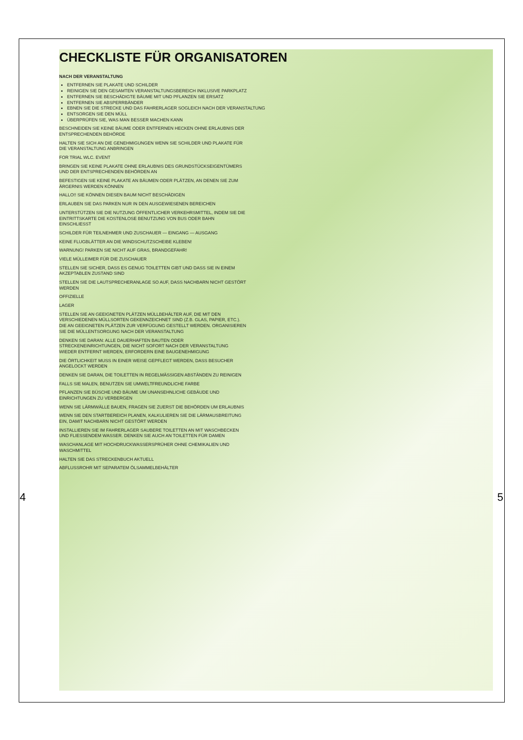CHECKLISTE FÜR ORGANISATOREN
NACH DER VERANSTALTUNG
ENTFERNEN SIE PLAKATE UND SCHILDER
REINIGEN SIE DEN GESAMTEN VERANSTALTUNGSBEREICH INKLUSIVE PARKPLATZ
ENTFERNEN SIE BESCHÄDIGTE BÄUME MIT UND PFLANZEN SIE ERSATZ
ENTFERNEN SIE ABSPERRBÄNDER
EBNEN SIE DIE STRECKE UND DAS FAHRERLAGER SOGLEICH NACH DER VERANSTALTUNG
ENTSORGEN SIE DEN MÜLL
ÜBERPRÜFEN SIE, WAS MAN BESSER MACHEN KANN
BESCHNEIDEN SIE KEINE BÄUME ODER ENTFERNEN HECKEN OHNE ERLAUBNIS DER ENTSPRECHENDEN BEHÖRDE
HALTEN SIE SICH AN DIE GENEHMIGUNGEN WENN SIE SCHILDER UND PLAKATE FÜR DIE VERANSTALTUNG ANBRINGEN
FOR TRIAL WLC. EVENT
BRINGEN SIE KEINE PLAKATE OHNE ERLAUBNIS DES GRUNDSTÜCKSEIGENTÜMERS UND DER ENTSPRECHENDEN BEHÖRDEN AN
BEFESTIGEN SIE KEINE PLAKATE AN BÄUMEN ODER PLÄTZEN, AN DENEN SIE ZUM ÄRGERNIS WERDEN KÖNNEN
HALLO!! SIE KÖNNEN DIESEN BAUM NICHT BESCHÄDIGEN
ERLAUBEN SIE DAS PARKEN NUR IN DEN AUSGEWIESENEN BEREICHEN
UNTERSTÜTZEN SIE DIE NUTZUNG ÖFFENTLICHER VERKEHRSMITTEL, INDEM SIE DIE EINTRITTSKARTE DIE KOSTENLOSE BENUTZUNG VON BUS ODER BAHN EINSCHLIESST
SCHILDER FÜR TEILNEHMER UND ZUSCHAUER — EINGANG — AUSGANG
KEINE FLUGBLÄTTER AN DIE WINDSCHUTZSCHEIBE KLEBEN!
WARNUNG! PARKEN SIE NICHT AUF GRAS, BRANDGEFAHR!
VIELE MÜLLEIMER FÜR DIE ZUSCHAUER
STELLEN SIE SICHER, DASS ES GENUG TOILETTEN GIBT UND DASS SIE IN EINEM AKZEPTABLEN ZUSTAND SIND
STELLEN SIE DIE LAUTSPRECHERANLAGE SO AUF, DASS NACHBARN NICHT GESTÖRT WERDEN
OFFIZIELLE
LAGER
STELLEN SIE AN GEEIGNETEN PLÄTZEN MÜLLBEHÄLTER AUF, DIE MIT DEN VERSCHIEDENEN MÜLLSORTEN GEKENNZEICHNET SIND (Z.B. GLAS, PAPIER, ETC.). DIE AN GEEIGNETEN PLÄTZEN ZUR VERFÜGUNG GESTELLT WERDEN. ORGANISIEREN SIE DIE MÜLLENTSORGUNG NACH DER VERANSTALTUNG
DENKEN SIE DARAN: ALLE DAUERHAFTEN BAUTEN ODER STRECKENEINRICHTUNGEN, DIE NICHT SOFORT NACH DER VERANSTALTUNG WIEDER ENTFERNT WERDEN, ERFORDERN EINE BAUGENEHMIGUNG
DIE ÖRTLICHKEIT MUSS IN EINER WEISE GEPFLEGT WERDEN, DASS BESUCHER ANGELOCKT WERDEN
DENKEN SIE DARAN, DIE TOILETTEN IN REGELMÄSSIGEN ABSTÄNDEN ZU REINIGEN
FALLS SIE MALEN, BENUTZEN SIE UMWELTFREUNDLICHE FARBE
PFLANZEN SIE BÜSCHE UND BÄUME UM UNANSEHNLICHE GEBÄUDE UND EINRICHTUNGEN ZU VERBERGEN
WENN SIE LÄRMWÄLLE BAUEN, FRAGEN SIE ZUERST DIE BEHÖRDEN UM ERLAUBNIS
WENN SIE DEN STARTBEREICH PLANEN, KALKULIEREN SIE DIE LÄRMAUSBREITUNG EIN, DAMIT NACHBARN NICHT GESTÖRT WERDEN
INSTALLIEREN SIE IM FAHRERLAGER SAUBERE TOILETTEN AN MIT WASCHBECKEN UND FLIESSENDEM WASSER. DENKEN SIE AUCH AN TOILETTEN FÜR DAMEN
WASCHANLAGE MIT HOCHDRUCKWASSERSPRÜHER OHNE CHEMIKALIEN UND WASCHMITTEL
HALTEN SIE DAS STRECKENBUCH AKTUELL
ABFLUSSROHR MIT SEPARATEM ÖLSAMMELBEHÄLTER
4 5